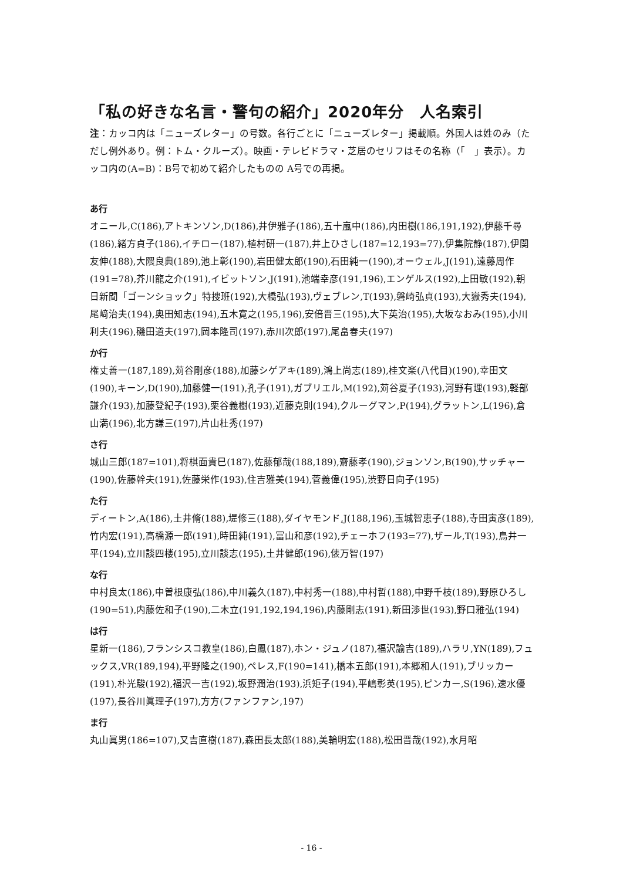「私の好きな名言・警句の紹介」2020年分　人名索引
注：カッコ内は「ニューズレター」の号数。各行ごとに「ニューズレター」掲載順。外国人は姓のみ（ただし例外あり。例：トム・クルーズ）。映画・テレビドラマ・芝居のセリフはその名称（「　」表示）。カッコ内の(A=B)：B号で初めて紹介したものの A号での再掲。
あ行
オニール,C(186),アトキンソン,D(186),井伊雅子(186),五十嵐中(186),内田樹(186,191,192),伊藤千尋(186),緒方貞子(186),イチロー(187),植村研一(187),井上ひさし(187=12,193=77),伊集院静(187),伊関友伸(188),大隈良典(189),池上彰(190),岩田健太郎(190),石田純一(190),オーウェル,J(191),遠藤周作(191=78),芥川龍之介(191),イビットソン,J(191),池端幸彦(191,196),エンゲルス(192),上田敏(192),朝日新聞「ゴーンショック」特捜班(192),大橋弘(193),ヴェブレン,T(193),磐崎弘貞(193),大嶽秀夫(194),尾﨑治夫(194),奥田知志(194),五木寛之(195,196),安倍晋三(195),大下英治(195),大坂なおみ(195),小川利夫(196),磯田道夫(197),岡本隆司(197),赤川次郎(197),尾畠春夫(197)
か行
権丈善一(187,189),苅谷剛彦(188),加藤シゲアキ(189),鴻上尚志(189),桂文楽(八代目)(190),幸田文(190),キーン,D(190),加藤健一(191),孔子(191),ガブリエル,M(192),苅谷夏子(193),河野有理(193),軽部謙介(193),加藤登紀子(193),栗谷義樹(193),近藤克則(194),クルーグマン,P(194),グラットン,L(196),倉山満(196),北方謙三(197),片山杜秀(197)
さ行
城山三郎(187=101),将棋面貴巳(187),佐藤郁哉(188,189),齋藤孝(190),ジョンソン,B(190),サッチャー(190),佐藤幹夫(191),佐藤栄作(193),住吉雅美(194),菅義偉(195),渋野日向子(195)
た行
ディートン,A(186),土井脩(188),堤修三(188),ダイヤモンド,J(188,196),玉城智恵子(188),寺田寅彦(189),竹内宏(191),高橋源一郎(191),時田純(191),冨山和彦(192),チェーホフ(193=77),ザール,T(193),鳥井一平(194),立川談四楼(195),立川談志(195),土井健郎(196),俵万智(197)
な行
中村良太(186),中曽根康弘(186),中川義久(187),中村秀一(188),中村哲(188),中野千枝(189),野原ひろし(190=51),内藤佐和子(190),二木立(191,192,194,196),内藤剛志(191),新田渉世(193),野口雅弘(194)
は行
星新一(186),フランシスコ教皇(186),白鳳(187),ホン・ジュノ(187),福沢諭吉(189),ハラリ,YN(189),フュックス,VR(189,194),平野隆之(190),ペレス,F(190=141),橋本五郎(191),本郷和人(191),ブリッカー(191),朴光駿(192),福沢一吉(192),坂野潤治(193),浜矩子(194),平嶋彰英(195),ピンカー,S(196),速水優(197),長谷川眞理子(197),方方(ファンファン,197)
ま行
丸山眞男(186=107),又吉直樹(187),森田長太郎(188),美輪明宏(188),松田晋哉(192),水月昭
- 16 -